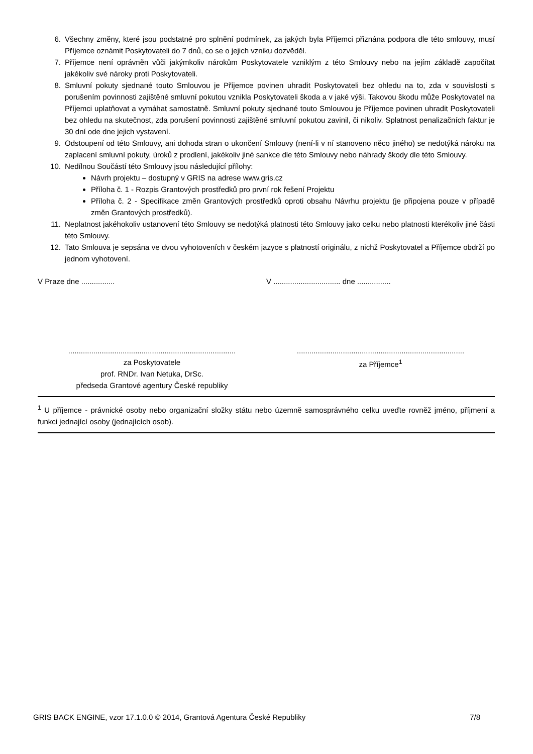6. Všechny změny, které jsou podstatné pro splnění podmínek, za jakých byla Příjemci přiznána podpora dle této smlouvy, musí Příjemce oznámit Poskytovateli do 7 dnů, co se o jejich vzniku dozvěděl.
7. Příjemce není oprávněn vůči jakýmkoliv nárokům Poskytovatele vzniklým z této Smlouvy nebo na jejím základě započítat jakékoliv své nároky proti Poskytovateli.
8. Smluvní pokuty sjednané touto Smlouvou je Příjemce povinen uhradit Poskytovateli bez ohledu na to, zda v souvislosti s porušením povinnosti zajištěné smluvní pokutou vznikla Poskytovateli škoda a v jaké výši. Takovou škodu může Poskytovatel na Příjemci uplatňovat a vymáhat samostatně. Smluvní pokuty sjednané touto Smlouvou je Příjemce povinen uhradit Poskytovateli bez ohledu na skutečnost, zda porušení povinnosti zajištěné smluvní pokutou zavinil, či nikoliv. Splatnost penalizačních faktur je 30 dní ode dne jejich vystavení.
9. Odstoupení od této Smlouvy, ani dohoda stran o ukončení Smlouvy (není-li v ní stanoveno něco jiného) se nedotýká nároku na zaplacení smluvní pokuty, úroků z prodlení, jakékoliv jiné sankce dle této Smlouvy nebo náhrady škody dle této Smlouvy.
10. Nedílnou Součástí této Smlouvy jsou následující přílohy:
Návrh projektu – dostupný v GRIS na adrese www.gris.cz
Příloha č. 1 - Rozpis Grantových prostředků pro první rok řešení Projektu
Příloha č. 2 - Specifikace změn Grantových prostředků oproti obsahu Návrhu projektu (je připojena pouze v případě změn Grantových prostředků).
11. Neplatnost jakéhokoliv ustanovení této Smlouvy se nedotýká platnosti této Smlouvy jako celku nebo platnosti kterékoliv jiné části této Smlouvy.
12. Tato Smlouva je sepsána ve dvou vyhotoveních v českém jazyce s platností originálu, z nichž Poskytovatel a Příjemce obdrží po jednom vyhotovení.
V Praze dne ................ V ................................ dne ................
................................................................................
za Poskytovatele
prof. RNDr. Ivan Netuka, DrSc.
předseda Grantové agentury České republiky
................................................................................
za Příjemce<sup>1</sup>
<sup>1</sup> U příjemce - právnické osoby nebo organizační složky státu nebo územně samosprávného celku uveďte rovněž jméno, příjmení a funkci jednající osoby (jednajících osob).
GRIS BACK ENGINE, vzor 17.1.0.0 © 2014, Grantová Agentura České Republiky 7/8